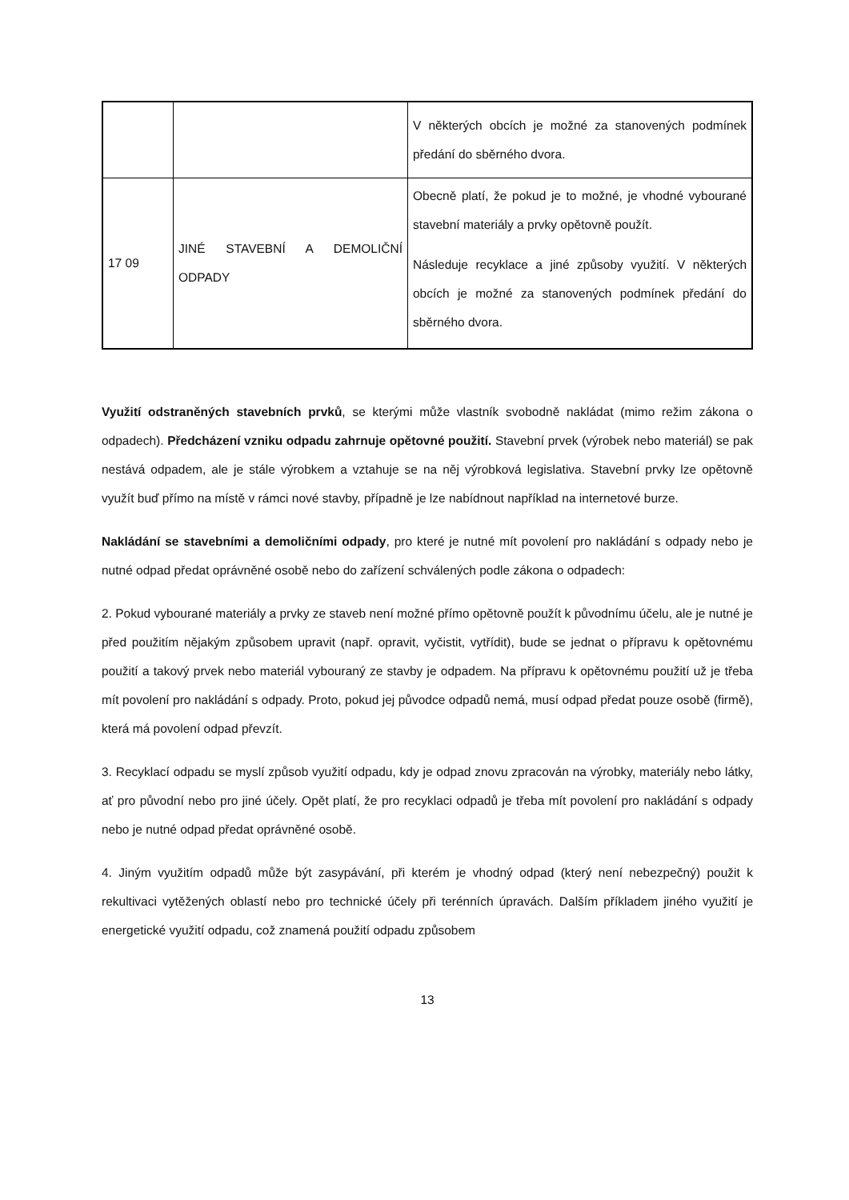| | | V některých obcích je možné za stanovených podmínek předání do sběrného dvora. |
| 17 09 | JINÉ STAVEBNÍ A DEMOLIČNÍ ODPADY | Obecně platí, že pokud je to možné, je vhodné vybourané stavební materiály a prvky opětovně použít. Následuje recyklace a jiné způsoby využití. V některých obcích je možné za stanovených podmínek předání do sběrného dvora. |
Využití odstraněných stavebních prvků, se kterými může vlastník svobodně nakládat (mimo režim zákona o odpadech). Předcházení vzniku odpadu zahrnuje opětovné použití. Stavební prvek (výrobek nebo materiál) se pak nestává odpadem, ale je stále výrobkem a vztahuje se na něj výrobková legislativa. Stavební prvky lze opětovně využít buď přímo na místě v rámci nové stavby, případně je lze nabídnout například na internetové burze.
Nakládání se stavebními a demoličními odpady, pro které je nutné mít povolení pro nakládání s odpady nebo je nutné odpad předat oprávněné osobě nebo do zařízení schválených podle zákona o odpadech:
2. Pokud vybourané materiály a prvky ze staveb není možné přímo opětovně použít k původnímu účelu, ale je nutné je před použitím nějakým způsobem upravit (např. opravit, vyčistit, vytřídit), bude se jednat o přípravu k opětovnému použití a takový prvek nebo materiál vybouraný ze stavby je odpadem. Na přípravu k opětovnému použití už je třeba mít povolení pro nakládání s odpady. Proto, pokud jej původce odpadů nemá, musí odpad předat pouze osobě (firmě), která má povolení odpad převzít.
3. Recyklací odpadu se myslí způsob využití odpadu, kdy je odpad znovu zpracován na výrobky, materiály nebo látky, ať pro původní nebo pro jiné účely. Opět platí, že pro recyklaci odpadů je třeba mít povolení pro nakládání s odpady nebo je nutné odpad předat oprávněné osobě.
4. Jiným využitím odpadů může být zasypávání, při kterém je vhodný odpad (který není nebezpečný) použit k rekultivaci vytěžených oblastí nebo pro technické účely při terénních úpravách. Dalším příkladem jiného využití je energetické využití odpadu, což znamená použití odpadu způsobem
13